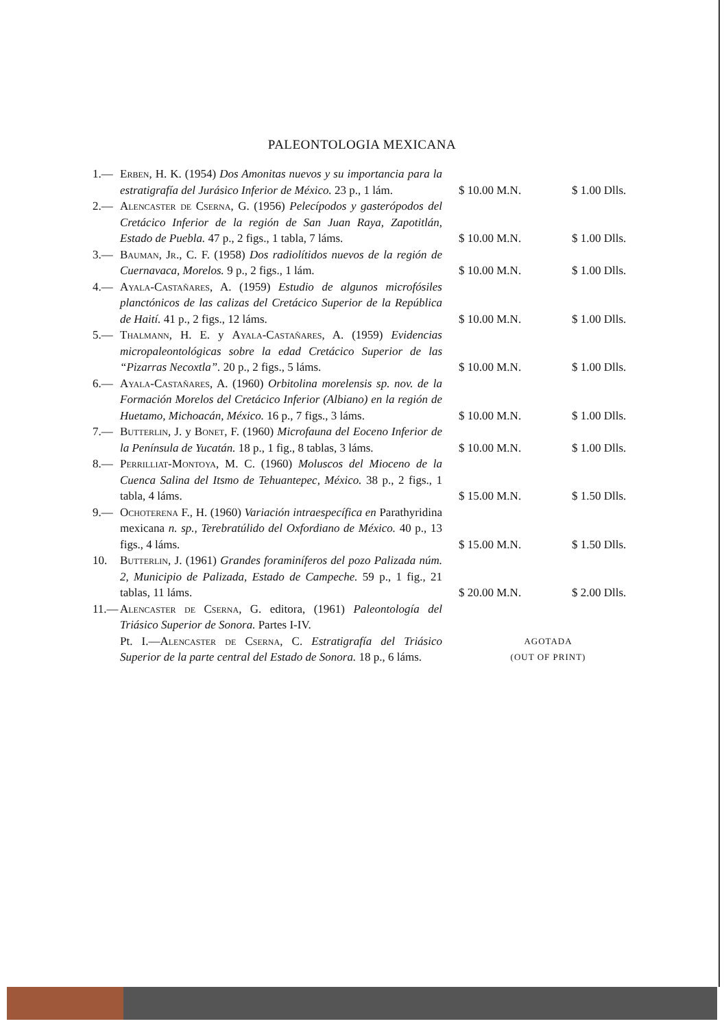PALEONTOLOGIA MEXICANA
| 1.— | Erben , H. K. (1954) Dos Amonitas nuevos y su importancia para la estratigrafía del Jurásico Inferior de México. 23 p., 1 lám. | $ 10.00 M.N. | $ 1.00 Dlls. |
| 2.— | Alencaster de Cserna , G. (1956) Pelecípodos y gasterópodos del Cretácico Inferior de la región de San Juan Raya, Zapotitlán, Estado de Puebla. 47 p., 2 figs., 1 tabla, 7 láms. | $ 10.00 M.N. | $ 1.00 Dlls. |
| 3.— | Bauman, Jr. , C. F. (1958) Dos radiolítidos nuevos de la región de Cuernavaca, Morelos. 9 p., 2 figs., 1 lám. | $ 10.00 M.N. | $ 1.00 Dlls. |
| 4.— | Ayala-Castañares , A. (1959) Estudio de algunos microfósiles planctónicos de las calizas del Cretácico Superior de la República de Haití. 41 p., 2 figs., 12 láms. | $ 10.00 M.N. | $ 1.00 Dlls. |
| 5.— | Thalmann , H. E. y Ayala-Castañares , A. (1959) Evidencias micropaleontológicas sobre la edad Cretácico Superior de las “Pizarras Necoxtla”. 20 p., 2 figs., 5 láms. | $ 10.00 M.N. | $ 1.00 Dlls. |
| 6.— | Ayala-Castañares , A. (1960) Orbitolina morelensis sp. nov. de la Formación Morelos del Cretácico Inferior (Albiano) en la región de Huetamo, Michoacán, México. 16 p., 7 figs., 3 láms. | $ 10.00 M.N. | $ 1.00 Dlls. |
| 7.— | Butterlin , J. y Bonet , F. (1960) Microfauna del Eoceno Inferior de la Península de Yucatán. 18 p., 1 fig., 8 tablas, 3 láms. | $ 10.00 M.N. | $ 1.00 Dlls. |
| 8.— | Perrilliat-Montoya , M. C. (1960) Moluscos del Mioceno de la Cuenca Salina del Itsmo de Tehuantepec, México. 38 p., 2 figs., 1 tabla, 4 láms. | $ 15.00 M.N. | $ 1.50 Dlls. |
| 9.— | Ochoterena F., H. (1960) Variación intraespecífica en Parathyridina mexicana n. sp., Terebratúlido del Oxfordiano de México. 40 p., 13 figs., 4 láms. | $ 15.00 M.N. | $ 1.50 Dlls. |
| 10. | Butterlin , J. (1961) Grandes foraminíferos del pozo Palizada núm. 2, Municipio de Palizada, Estado de Campeche. 59 p., 1 fig., 21 tablas, 11 láms. | $ 20.00 M.N. | $ 2.00 Dlls. |
| 11.— | Alencaster de Cserna , G. editora, (1961) Paleontología del Triásico Superior de Sonora. Partes I-IV. | | |
| | Pt. I.— Alencaster de Cserna , C. Estratigrafía del Triásico Superior de la parte central del Estado de Sonora. 18 p., 6 láms. | AGOTADA (OUT OF PRINT) | |